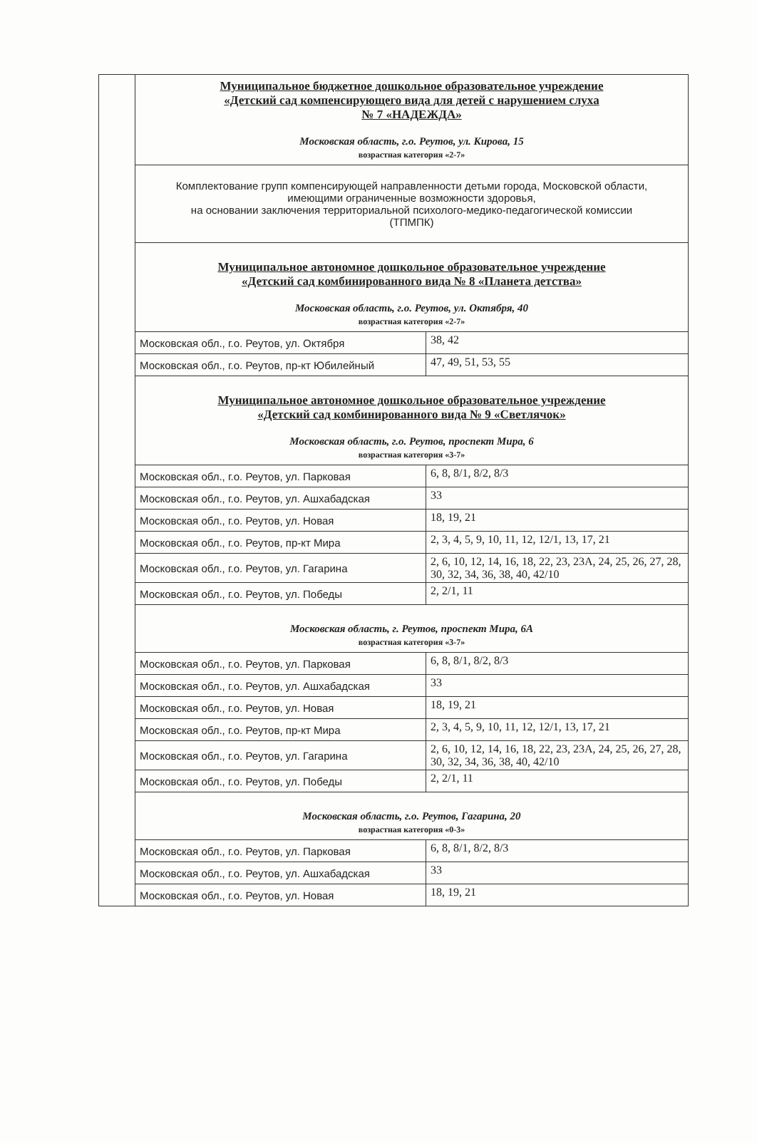| | Муниципальное бюджетное дошкольное образовательное учреждение «Детский сад компенсирующего вида для детей с нарушением слуха № 7 «НАДЕЖДА» Московская область, г.о. Реутов, ул. Кирова, 15 возрастная категория «2-7» | |
| | Комплектование групп компенсирующей направленности детьми города, Московской области, имеющими ограниченные возможности здоровья, на основании заключения территориальной психолого-медико-педагогической комиссии (ТПМПК) | |
| | Муниципальное автономное дошкольное образовательное учреждение «Детский сад комбинированного вида № 8 «Планета детства» Московская область, г.о. Реутов, ул. Октября, 40 возрастная категория «2-7» | |
| | Московская обл., г.о. Реутов, ул. Октября | 38, 42 |
| | Московская обл., г.о. Реутов, пр-кт Юбилейный | 47, 49, 51, 53, 55 |
| | Муниципальное автономное дошкольное образовательное учреждение «Детский сад комбинированного вида № 9 «Светлячок» Московская область, г.о. Реутов, проспект Мира, 6 возрастная категория «3-7» | |
| | Московская обл., г.о. Реутов, ул. Парковая | 6, 8, 8/1, 8/2, 8/3 |
| | Московская обл., г.о. Реутов, ул. Ашхабадская | 33 |
| | Московская обл., г.о. Реутов, ул. Новая | 18, 19, 21 |
| | Московская обл., г.о. Реутов, пр-кт Мира | 2, 3, 4, 5, 9, 10, 11, 12, 12/1, 13, 17, 21 |
| | Московская обл., г.о. Реутов, ул. Гагарина | 2, 6, 10, 12, 14, 16, 18, 22, 23, 23А, 24, 25, 26, 27, 28, 30, 32, 34, 36, 38, 40, 42/10 |
| | Московская обл., г.о. Реутов, ул. Победы | 2, 2/1, 11 |
| | Московская область, г. Реутов, проспект Мира, 6А возрастная категория «3-7» | |
| | Московская обл., г.о. Реутов, ул. Парковая | 6, 8, 8/1, 8/2, 8/3 |
| | Московская обл., г.о. Реутов, ул. Ашхабадская | 33 |
| | Московская обл., г.о. Реутов, ул. Новая | 18, 19, 21 |
| | Московская обл., г.о. Реутов, пр-кт Мира | 2, 3, 4, 5, 9, 10, 11, 12, 12/1, 13, 17, 21 |
| | Московская обл., г.о. Реутов, ул. Гагарина | 2, 6, 10, 12, 14, 16, 18, 22, 23, 23А, 24, 25, 26, 27, 28, 30, 32, 34, 36, 38, 40, 42/10 |
| | Московская обл., г.о. Реутов, ул. Победы | 2, 2/1, 11 |
| | Московская область, г.о. Реутов, Гагарина, 20 возрастная категория «0-3» | |
| | Московская обл., г.о. Реутов, ул. Парковая | 6, 8, 8/1, 8/2, 8/3 |
| | Московская обл., г.о. Реутов, ул. Ашхабадская | 33 |
| | Московская обл., г.о. Реутов, ул. Новая | 18, 19, 21 |